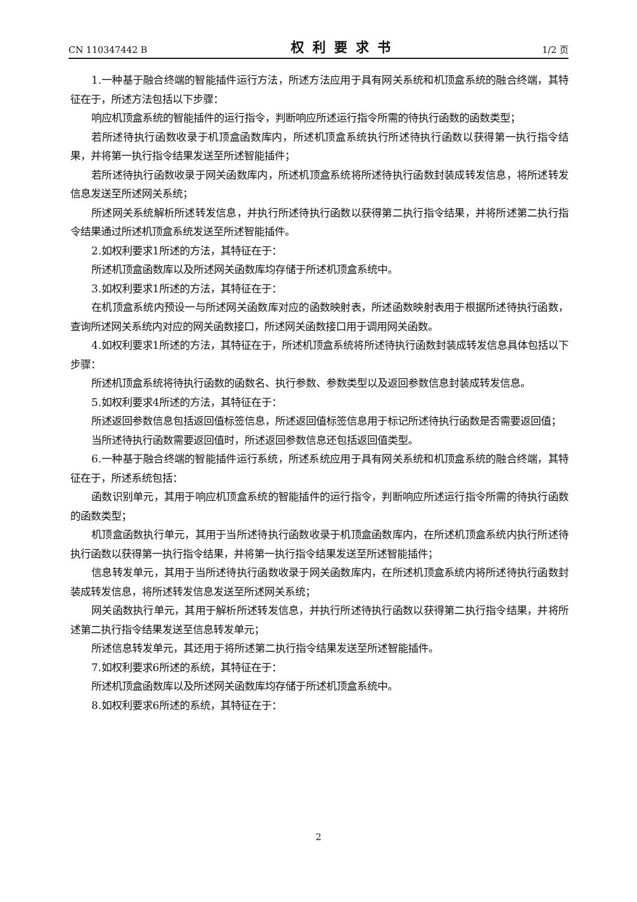CN 110347442 B 权利要求书 1/2 页
1.一种基于融合终端的智能插件运行方法，所述方法应用于具有网关系统和机顶盒系统的融合终端，其特征在于，所述方法包括以下步骤：
响应机顶盒系统的智能插件的运行指令，判断响应所述运行指令所需的待执行函数的函数类型；
若所述待执行函数收录于机顶盒函数库内，所述机顶盒系统执行所述待执行函数以获得第一执行指令结果，并将第一执行指令结果发送至所述智能插件；
若所述待执行函数收录于网关函数库内，所述机顶盒系统将所述待执行函数封装成转发信息，将所述转发信息发送至所述网关系统；
所述网关系统解析所述转发信息，并执行所述待执行函数以获得第二执行指令结果，并将所述第二执行指令结果通过所述机顶盒系统发送至所述智能插件。
2.如权利要求1所述的方法，其特征在于：
所述机顶盒函数库以及所述网关函数库均存储于所述机顶盒系统中。
3.如权利要求1所述的方法，其特征在于：
在机顶盒系统内预设一与所述网关函数库对应的函数映射表，所述函数映射表用于根据所述待执行函数，查询所述网关系统内对应的网关函数接口，所述网关函数接口用于调用网关函数。
4.如权利要求1所述的方法，其特征在于，所述机顶盒系统将所述待执行函数封装成转发信息具体包括以下步骤：
所述机顶盒系统将待执行函数的函数名、执行参数、参数类型以及返回参数信息封装成转发信息。
5.如权利要求4所述的方法，其特征在于：
所述返回参数信息包括返回值标签信息，所述返回值标签信息用于标记所述待执行函数是否需要返回值；
当所述待执行函数需要返回值时，所述返回参数信息还包括返回值类型。
6.一种基于融合终端的智能插件运行系统，所述系统应用于具有网关系统和机顶盒系统的融合终端，其特征在于，所述系统包括：
函数识别单元，其用于响应机顶盒系统的智能插件的运行指令，判断响应所述运行指令所需的待执行函数的函数类型；
机顶盒函数执行单元，其用于当所述待执行函数收录于机顶盒函数库内，在所述机顶盒系统内执行所述待执行函数以获得第一执行指令结果，并将第一执行指令结果发送至所述智能插件；
信息转发单元，其用于当所述待执行函数收录于网关函数库内，在所述机顶盒系统内将所述待执行函数封装成转发信息，将所述转发信息发送至所述网关系统；
网关函数执行单元，其用于解析所述转发信息，并执行所述待执行函数以获得第二执行指令结果，并将所述第二执行指令结果发送至信息转发单元；
所述信息转发单元，其还用于将所述第二执行指令结果发送至所述智能插件。
7.如权利要求6所述的系统，其特征在于：
所述机顶盒函数库以及所述网关函数库均存储于所述机顶盒系统中。
8.如权利要求6所述的系统，其特征在于：
2